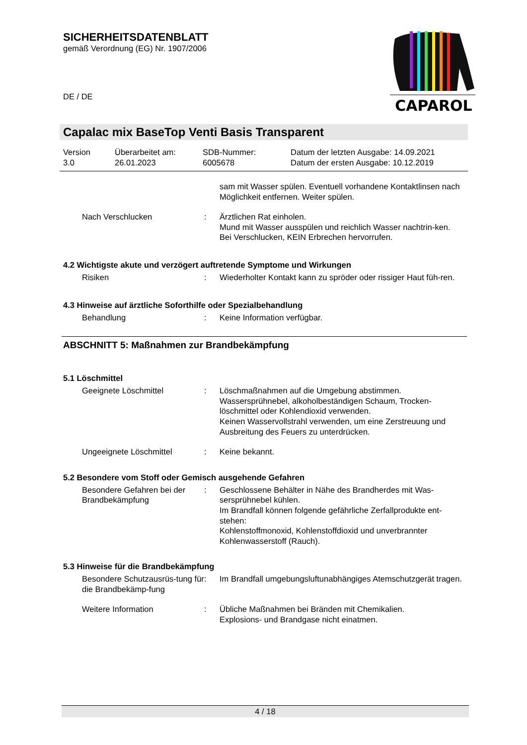SICHERHEITSDATENBLATT
gemäß Verordnung (EG) Nr. 1907/2006
DE / DE
CAPAROL
Capalac mix BaseTop Venti Basis Transparent
Version
3.0
Überarbeitet am:
26.01.2023
SDB-Nummer:
6005678
Datum der letzten Ausgabe: 14.09.2021
Datum der ersten Ausgabe: 10.12.2019
sam mit Wasser spülen. Eventuell vorhandene Kontaktlinsen nach Möglichkeit entfernen. Weiter spülen.
Nach Verschlucken : Ärztlichen Rat einholen.
Mund mit Wasser ausspülen und reichlich Wasser nachtrin-ken.
Bei Verschlucken, KEIN Erbrechen hervorrufen.
4.2 Wichtigste akute und verzögert auftretende Symptome und Wirkungen
Risiken : Wiederholter Kontakt kann zu spröder oder rissiger Haut füh-ren.
4.3 Hinweise auf ärztliche Soforthilfe oder Spezialbehandlung
Behandlung : Keine Information verfügbar.
ABSCHNITT 5: Maßnahmen zur Brandbekämpfung
5.1 Löschmittel
Geeignete Löschmittel : Löschmaßnahmen auf die Umgebung abstimmen.
Wassersprühnebel, alkoholbeständigen Schaum, Trocken-löschmittel oder Kohlendioxid verwenden.
Keinen Wasservollstrahl verwenden, um eine Zerstreuung und Ausbreitung des Feuers zu unterdrücken.
Ungeeignete Löschmittel : Keine bekannt.
5.2 Besondere vom Stoff oder Gemisch ausgehende Gefahren
Besondere Gefahren bei der Brandbekämpfung
: Geschlossene Behälter in Nähe des Brandherdes mit Was-sersprühnebel kühlen.
Im Brandfall können folgende gefährliche Zerfallprodukte ent-stehen:
Kohlenstoffmonoxid, Kohlenstoffdioxid und unverbrannter Kohlenwasserstoff (Rauch).
5.3 Hinweise für die Brandbekämpfung
Besondere Schutzausrüs-tung für die Brandbekämp-fung
: Im Brandfall umgebungsluftunabhängiges Atemschutzgerät tragen.
Weitere Information : Übliche Maßnahmen bei Bränden mit Chemikalien.
Explosions- und Brandgase nicht einatmen.
4 / 18